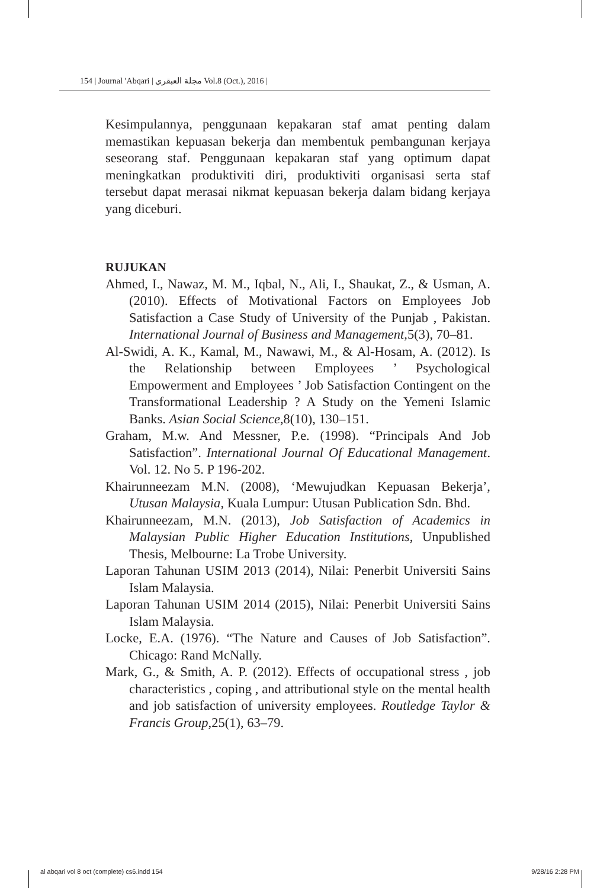154 | Journal ʹAbqari | مجلة العبقري Vol.8 (Oct.), 2016 |
Kesimpulannya, penggunaan kepakaran staf amat penting dalam memastikan kepuasan bekerja dan membentuk pembangunan kerjaya seseorang staf. Penggunaan kepakaran staf yang optimum dapat meningkatkan produktiviti diri, produktiviti organisasi serta staf tersebut dapat merasai nikmat kepuasan bekerja dalam bidang kerjaya yang diceburi.
RUJUKAN
Ahmed, I., Nawaz, M. M., Iqbal, N., Ali, I., Shaukat, Z., & Usman, A. (2010). Effects of Motivational Factors on Employees Job Satisfaction a Case Study of University of the Punjab , Pakistan. International Journal of Business and Management,5(3), 70–81.
Al-Swidi, A. K., Kamal, M., Nawawi, M., & Al-Hosam, A. (2012). Is the Relationship between Employees ’ Psychological Empowerment and Employees ’ Job Satisfaction Contingent on the Transformational Leadership ? A Study on the Yemeni Islamic Banks. Asian Social Science,8(10), 130–151.
Graham, M.w. And Messner, P.e. (1998). “Principals And Job Satisfaction”. International Journal Of Educational Management. Vol. 12. No 5. P 196-202.
Khairunneezam M.N. (2008), ‘Mewujudkan Kepuasan Bekerja’, Utusan Malaysia, Kuala Lumpur: Utusan Publication Sdn. Bhd.
Khairunneezam, M.N. (2013), Job Satisfaction of Academics in Malaysian Public Higher Education Institutions, Unpublished Thesis, Melbourne: La Trobe University.
Laporan Tahunan USIM 2013 (2014), Nilai: Penerbit Universiti Sains Islam Malaysia.
Laporan Tahunan USIM 2014 (2015), Nilai: Penerbit Universiti Sains Islam Malaysia.
Locke, E.A. (1976). “The Nature and Causes of Job Satisfaction”. Chicago: Rand McNally.
Mark, G., & Smith, A. P. (2012). Effects of occupational stress , job characteristics , coping , and attributional style on the mental health and job satisfaction of university employees. Routledge Taylor & Francis Group,25(1), 63–79.
al abqari vol 8 oct (complete) cs6.indd 154 9/28/16 2:28 PM